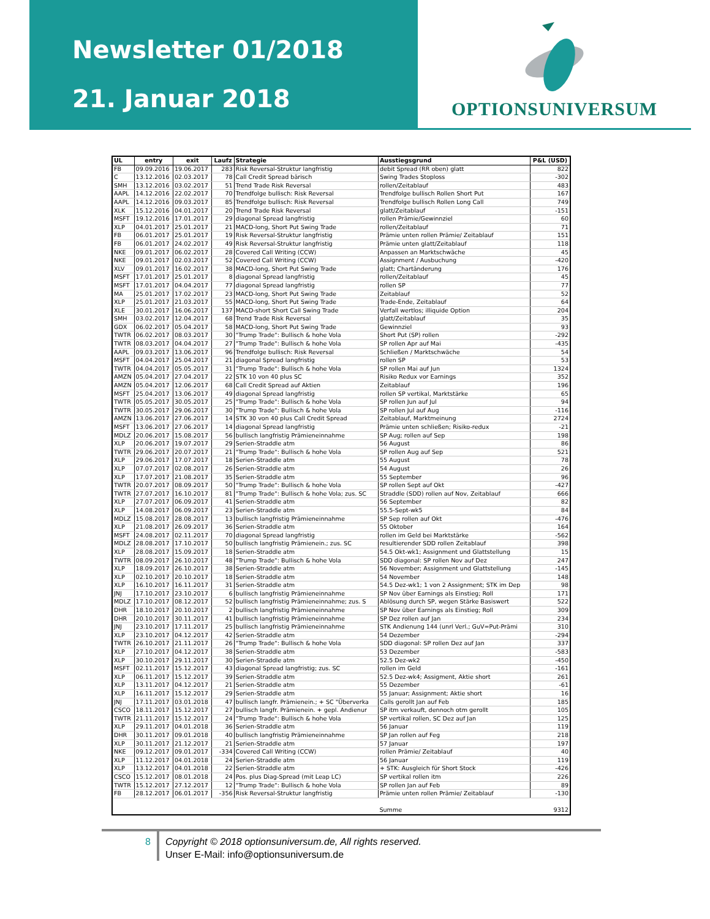Newsletter 01/2018
21. Januar 2018
OPTIONSUNIVERSUM
| UL | entry | exit | Laufz | Strategie | Ausstiegsgrund | P&L (USD) |
| --- | --- | --- | --- | --- | --- | --- |
| FB | 09.09.2016 | 19.06.2017 | 283 | Risk Reversal-Struktur langfristig | debit Spread (RR oben) glatt | 822 |
| C | 13.12.2016 | 02.03.2017 | 78 | Call Credit Spread bärisch | Swing Trades Stoploss | -302 |
| SMH | 13.12.2016 | 03.02.2017 | 51 | Trend Trade Risk Reversal | rollen/Zeitablauf | 483 |
| AAPL | 14.12.2016 | 22.02.2017 | 70 | Trendfolge bullisch: Risk Reversal | Trendfolge bullisch Rollen Short Put | 167 |
| AAPL | 14.12.2016 | 09.03.2017 | 85 | Trendfolge bullisch: Risk Reversal | Trendfolge bullisch Rollen Long Call | 749 |
| XLK | 15.12.2016 | 04.01.2017 | 20 | Trend Trade Risk Reversal | glatt/Zeitablauf | -151 |
| MSFT | 19.12.2016 | 17.01.2017 | 29 | diagonal Spread langfristig | rollen Prämie/Gewinnziel | 60 |
| XLP | 04.01.2017 | 25.01.2017 | 21 | MACD-long, Short Put Swing Trade | rollen/Zeitablauf | 71 |
| FB | 06.01.2017 | 25.01.2017 | 19 | Risk Reversal-Struktur langfristig | Prämie unten rollen Prämie/ Zeitablauf | 151 |
| FB | 06.01.2017 | 24.02.2017 | 49 | Risk Reversal-Struktur langfristig | Prämie unten glatt/Zeitablauf | 118 |
| NKE | 09.01.2017 | 06.02.2017 | 28 | Covered Call Writing (CCW) | Anpassen an Marktschwäche | 45 |
| NKE | 09.01.2017 | 02.03.2017 | 52 | Covered Call Writing (CCW) | Assignment / Ausbuchung | -420 |
| XLV | 09.01.2017 | 16.02.2017 | 38 | MACD-long, Short Put Swing Trade | glatt; Chartänderung | 176 |
| MSFT | 17.01.2017 | 25.01.2017 | 8 | diagonal Spread langfristig | rollen/Zeitablauf | 45 |
| MSFT | 17.01.2017 | 04.04.2017 | 77 | diagonal Spread langfristig | rollen SP | 77 |
| MA | 25.01.2017 | 17.02.2017 | 23 | MACD-long, Short Put Swing Trade | Zeitablauf | 52 |
| XLP | 25.01.2017 | 21.03.2017 | 55 | MACD-long, Short Put Swing Trade | Trade-Ende, Zeitablauf | 64 |
| XLE | 30.01.2017 | 16.06.2017 | 137 | MACD-short Short Call Swing Trade | Verfall wertlos; illiquide Option | 204 |
| SMH | 03.02.2017 | 12.04.2017 | 68 | Trend Trade Risk Reversal | glatt/Zeitablauf | 35 |
| GDX | 06.02.2017 | 05.04.2017 | 58 | MACD-long, Short Put Swing Trade | Gewinnziel | 93 |
| TWTR | 06.02.2017 | 08.03.2017 | 30 | "Trump Trade": Bullisch & hohe Vola | Short Put (SP) rollen | -292 |
| TWTR | 08.03.2017 | 04.04.2017 | 27 | "Trump Trade": Bullisch & hohe Vola | SP rollen Apr auf Mai | -435 |
| AAPL | 09.03.2017 | 13.06.2017 | 96 | Trendfolge bullisch: Risk Reversal | Schließen / Marktschwäche | 54 |
| MSFT | 04.04.2017 | 25.04.2017 | 21 | diagonal Spread langfristig | rollen SP | 53 |
| TWTR | 04.04.2017 | 05.05.2017 | 31 | "Trump Trade": Bullisch & hohe Vola | SP rollen Mai auf Jun | 1324 |
| AMZN | 05.04.2017 | 27.04.2017 | 22 | STK 10 von 40 plus SC | Risiko Redux vor Earnings | 352 |
| AMZN | 05.04.2017 | 12.06.2017 | 68 | Call Credit Spread auf Aktien | Zeitablauf | 196 |
| MSFT | 25.04.2017 | 13.06.2017 | 49 | diagonal Spread langfristig | rollen SP vertikal, Marktstärke | 65 |
| TWTR | 05.05.2017 | 30.05.2017 | 25 | "Trump Trade": Bullisch & hohe Vola | SP rollen Jun auf Jul | 94 |
| TWTR | 30.05.2017 | 29.06.2017 | 30 | "Trump Trade": Bullisch & hohe Vola | SP rollen Jul auf Aug | -116 |
| AMZN | 13.06.2017 | 27.06.2017 | 14 | STK 30 von 40 plus Call Credit Spread | Zeitablauf, Marktmeinung | 2724 |
| MSFT | 13.06.2017 | 27.06.2017 | 14 | diagonal Spread langfristig | Prämie unten schließen; Risiko-redux | -21 |
| MDLZ | 20.06.2017 | 15.08.2017 | 56 | bullisch langfristig Prämieneinnahme | SP Aug; rollen auf Sep | 198 |
| XLP | 20.06.2017 | 19.07.2017 | 29 | Serien-Straddle atm | 56 August | 86 |
| TWTR | 29.06.2017 | 20.07.2017 | 21 | "Trump Trade": Bullisch & hohe Vola | SP rollen Aug auf Sep | 521 |
| XLP | 29.06.2017 | 17.07.2017 | 18 | Serien-Straddle atm | 55 August | 78 |
| XLP | 07.07.2017 | 02.08.2017 | 26 | Serien-Straddle atm | 54 August | 26 |
| XLP | 17.07.2017 | 21.08.2017 | 35 | Serien-Straddle atm | 55 September | 96 |
| TWTR | 20.07.2017 | 08.09.2017 | 50 | "Trump Trade": Bullisch & hohe Vola | SP rollen Sept auf Okt | -427 |
| TWTR | 27.07.2017 | 16.10.2017 | 81 | "Trump Trade": Bullisch & hohe Vola; zus. SC | Straddle (SDD) rollen auf Nov, Zeitablauf | 666 |
| XLP | 27.07.2017 | 06.09.2017 | 41 | Serien-Straddle atm | 56 September | 82 |
| XLP | 14.08.2017 | 06.09.2017 | 23 | Serien-Straddle atm | 55.5-Sept-wk5 | 84 |
| MDLZ | 15.08.2017 | 28.08.2017 | 13 | bullisch langfristig Prämieneinnahme | SP Sep rollen auf Okt | -476 |
| XLP | 21.08.2017 | 26.09.2017 | 36 | Serien-Straddle atm | 55 Oktober | 164 |
| MSFT | 24.08.2017 | 02.11.2017 | 70 | diagonal Spread langfristig | rollen im Geld bei Marktstärke | -562 |
| MDLZ | 28.08.2017 | 17.10.2017 | 50 | bullisch langfristig Prämienein.; zus. SC | resultierender SDD rollen Zeitablauf | 398 |
| XLP | 28.08.2017 | 15.09.2017 | 18 | Serien-Straddle atm | 54.5 Okt-wk1; Assignment und Glattstellung | 15 |
| TWTR | 08.09.2017 | 26.10.2017 | 48 | "Trump Trade": Bullisch & hohe Vola | SDD diagonal: SP rollen Nov auf Dez | 247 |
| XLP | 18.09.2017 | 26.10.2017 | 38 | Serien-Straddle atm | 56 November; Assignment und Glattstellung | -145 |
| XLP | 02.10.2017 | 20.10.2017 | 18 | Serien-Straddle atm | 54 November | 148 |
| XLP | 16.10.2017 | 16.11.2017 | 31 | Serien-Straddle atm | 54.5 Dez-wk1; 1 von 2 Assignment; STK im Dep | 98 |
| JNJ | 17.10.2017 | 23.10.2017 | 6 | bullisch langfristig Prämieneinnahme | SP Nov über Earnings als Einstieg; Roll | 171 |
| MDLZ | 17.10.2017 | 08.12.2017 | 52 | bullisch langfristig Prämieneinnahme; zus. S | Ablösung durch SP, wegen Stärke Basiswert | 522 |
| DHR | 18.10.2017 | 20.10.2017 | 2 | bullisch langfristig Prämieneinnahme | SP Nov über Earnings als Einstieg; Roll | 309 |
| DHR | 20.10.2017 | 30.11.2017 | 41 | bullisch langfristig Prämieneinnahme | SP Dez rollen auf Jan | 234 |
| JNJ | 23.10.2017 | 17.11.2017 | 25 | bullisch langfristig Prämieneinnahme | STK Andienung 144 (unrl Verl.; GuV=Put-Prämi | 310 |
| XLP | 23.10.2017 | 04.12.2017 | 42 | Serien-Straddle atm | 54 Dezember | -294 |
| TWTR | 26.10.2017 | 21.11.2017 | 26 | "Trump Trade": Bullisch & hohe Vola | SDD diagonal: SP rollen Dez auf Jan | 337 |
| XLP | 27.10.2017 | 04.12.2017 | 38 | Serien-Straddle atm | 53 Dezember | -583 |
| XLP | 30.10.2017 | 29.11.2017 | 30 | Serien-Straddle atm | 52.5 Dez-wk2 | -450 |
| MSFT | 02.11.2017 | 15.12.2017 | 43 | diagonal Spread langfristig; zus. SC | rollen im Geld | -161 |
| XLP | 06.11.2017 | 15.12.2017 | 39 | Serien-Straddle atm | 52.5 Dez-wk4; Assigment, Aktie short | 261 |
| XLP | 13.11.2017 | 04.12.2017 | 21 | Serien-Straddle atm | 55 Dezember | -61 |
| XLP | 16.11.2017 | 15.12.2017 | 29 | Serien-Straddle atm | 55 Januar; Assignment; Aktie short | 16 |
| JNJ | 17.11.2017 | 03.01.2018 | 47 | bullisch langfr. Prämienein.; + SC "Überverka | Calls gerollt Jan auf Feb | 185 |
| CSCO | 18.11.2017 | 15.12.2017 | 27 | bullisch langfr. Prämienein. + gepl. Andienur | SP itm verkauft, dennoch otm gerollt | 105 |
| TWTR | 21.11.2017 | 15.12.2017 | 24 | "Trump Trade": Bullisch & hohe Vola | SP vertikal rollen, SC Dez auf Jan | 125 |
| XLP | 29.11.2017 | 04.01.2018 | 36 | Serien-Straddle atm | 56 Januar | 119 |
| DHR | 30.11.2017 | 09.01.2018 | 40 | bullisch langfristig Prämieneinnahme | SP Jan rollen auf Feg | 218 |
| XLP | 30.11.2017 | 21.12.2017 | 21 | Serien-Straddle atm | 57 Januar | 197 |
| NKE | 09.12.2017 | 09.01.2017 | -334 | Covered Call Writing (CCW) | rollen Prämie/ Zeitablauf | 40 |
| XLP | 11.12.2017 | 04.01.2018 | 24 | Serien-Straddle atm | 56 Januar | 119 |
| XLP | 13.12.2017 | 04.01.2018 | 22 | Serien-Straddle atm | + STK: Ausgleich für Short Stock | -426 |
| CSCO | 15.12.2017 | 08.01.2018 | 24 | Pos. plus Diag-Spread (mit Leap LC) | SP vertikal rollen itm | 226 |
| TWTR | 15.12.2017 | 27.12.2017 | 12 | "Trump Trade": Bullisch & hohe Vola | SP rollen Jan auf Feb | 89 |
| FB | 28.12.2017 | 06.01.2017 | -356 | Risk Reversal-Struktur langfristig | Prämie unten rollen Prämie/ Zeitablauf | -130 |
| | | | | | Summe | 9312 |
8
Copyright © 2018 optionsuniversum.de, All rights reserved.
Unser E-Mail: info@optionsuniversum.de